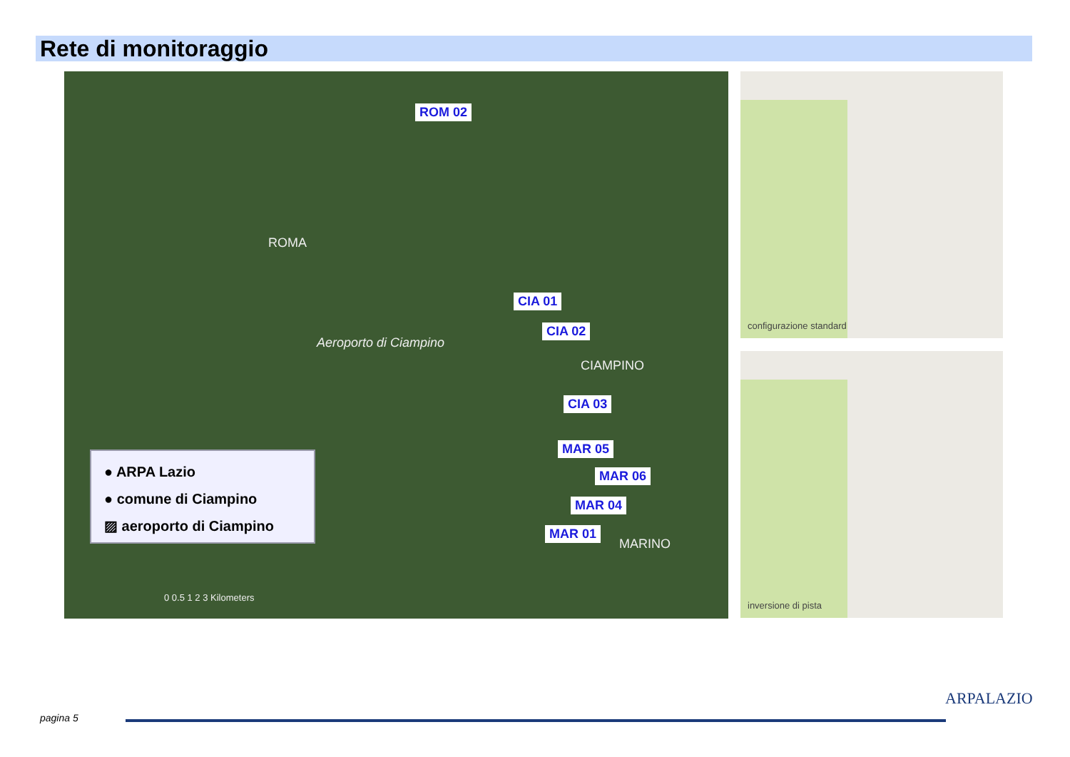Rete di monitoraggio
ROM 02
ROMA
CIA 01
CIA 02
Aeroporto di Ciampino
CIAMPINO
CIA 03
MAR 05
MAR 06
MAR 04
MAR 01
MARINO
● ARPA Lazio
● comune di Ciampino
▨ aeroporto di Ciampino
0 0.5 1 2 3 Kilometers
configurazione standard
inversione di pista
pagina 5
ARPALAZIO